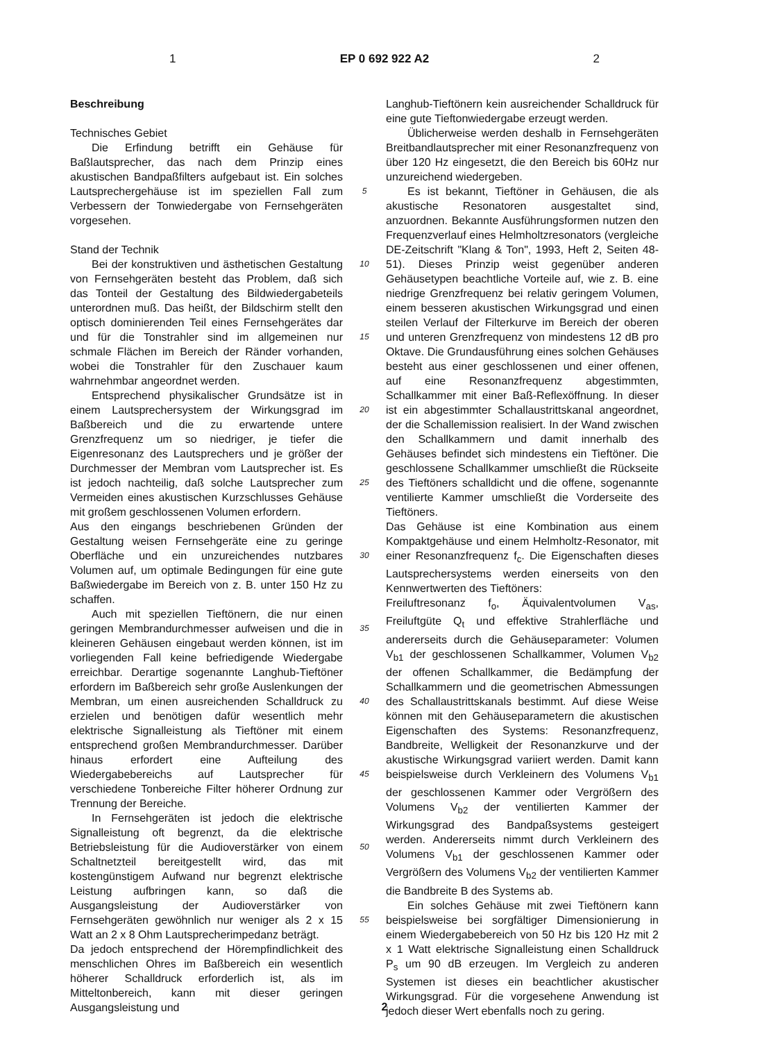1 EP 0 692 922 A2 2
Beschreibung
Technisches Gebiet
Die Erfindung betrifft ein Gehäuse für Baßlautsprecher, das nach dem Prinzip eines akustischen Bandpaßfilters aufgebaut ist. Ein solches Lautsprechergehäuse ist im speziellen Fall zum Verbessern der Tonwiedergabe von Fernsehgeräten vorgesehen.
Stand der Technik
Bei der konstruktiven und ästhetischen Gestaltung von Fernsehgeräten besteht das Problem, daß sich das Tonteil der Gestaltung des Bildwiedergabeteils unterordnen muß. Das heißt, der Bildschirm stellt den optisch dominierenden Teil eines Fernsehgerätes dar und für die Tonstrahler sind im allgemeinen nur schmale Flächen im Bereich der Ränder vorhanden, wobei die Tonstrahler für den Zuschauer kaum wahrnehmbar angeordnet werden.
Entsprechend physikalischer Grundsätze ist in einem Lautsprechersystem der Wirkungsgrad im Baßbereich und die zu erwartende untere Grenzfrequenz um so niedriger, je tiefer die Eigenresonanz des Lautsprechers und je größer der Durchmesser der Membran vom Lautsprecher ist. Es ist jedoch nachteilig, daß solche Lautsprecher zum Vermeiden eines akustischen Kurzschlusses Gehäuse mit großem geschlossenen Volumen erfordern.
Aus den eingangs beschriebenen Gründen der Gestaltung weisen Fernsehgeräte eine zu geringe Oberfläche und ein unzureichendes nutzbares Volumen auf, um optimale Bedingungen für eine gute Baßwiedergabe im Bereich von z. B. unter 150 Hz zu schaffen.
Auch mit speziellen Tieftönern, die nur einen geringen Membrandurchmesser aufweisen und die in kleineren Gehäusen eingebaut werden können, ist im vorliegenden Fall keine befriedigende Wiedergabe erreichbar. Derartige sogenannte Langhub-Tieftöner erfordern im Baßbereich sehr große Auslenkungen der Membran, um einen ausreichenden Schalldruck zu erzielen und benötigen dafür wesentlich mehr elektrische Signalleistung als Tieftöner mit einem entsprechend großen Membrandurchmesser. Darüber hinaus erfordert eine Aufteilung des Wiedergabebereichs auf Lautsprecher für verschiedene Tonbereiche Filter höherer Ordnung zur Trennung der Bereiche.
In Fernsehgeräten ist jedoch die elektrische Signalleistung oft begrenzt, da die elektrische Betriebsleistung für die Audioverstärker von einem Schaltnetzteil bereitgestellt wird, das mit kostengünstigem Aufwand nur begrenzt elektrische Leistung aufbringen kann, so daß die Ausgangsleistung der Audioverstärker von Fernsehgeräten gewöhnlich nur weniger als 2 x 15 Watt an 2 x 8 Ohm Lautsprecherimpedanz beträgt.
Da jedoch entsprechend der Hörempfindlichkeit des menschlichen Ohres im Baßbereich ein wesentlich höherer Schalldruck erforderlich ist, als im Mitteltonbereich, kann mit dieser geringen Ausgangsleistung und
5
10
15
20
25
30
35
40
45
50
55
Langhub-Tieftönern kein ausreichender Schalldruck für eine gute Tieftonwiedergabe erzeugt werden.
Üblicherweise werden deshalb in Fernsehgeräten Breitbandlautsprecher mit einer Resonanzfrequenz von über 120 Hz eingesetzt, die den Bereich bis 60Hz nur unzureichend wiedergeben.
Es ist bekannt, Tieftöner in Gehäusen, die als akustische Resonatoren ausgestaltet sind, anzuordnen. Bekannte Ausführungsformen nutzen den Frequenzverlauf eines Helmholtzresonators (vergleiche DE-Zeitschrift "Klang & Ton", 1993, Heft 2, Seiten 48-51). Dieses Prinzip weist gegenüber anderen Gehäusetypen beachtliche Vorteile auf, wie z. B. eine niedrige Grenzfrequenz bei relativ geringem Volumen, einem besseren akustischen Wirkungsgrad und einen steilen Verlauf der Filterkurve im Bereich der oberen und unteren Grenzfrequenz von mindestens 12 dB pro Oktave. Die Grundausführung eines solchen Gehäuses besteht aus einer geschlossenen und einer offenen, auf eine Resonanzfrequenz abgestimmten, Schallkammer mit einer Baß-Reflexöffnung. In dieser ist ein abgestimmter Schallaustrittskanal angeordnet, der die Schallemission realisiert. In der Wand zwischen den Schallkammern und damit innerhalb des Gehäuses befindet sich mindestens ein Tieftöner. Die geschlossene Schallkammer umschließt die Rückseite des Tieftöners schalldicht und die offene, sogenannte ventilierte Kammer umschließt die Vorderseite des Tieftöners.
Das Gehäuse ist eine Kombination aus einem Kompaktgehäuse und einem Helmholtz-Resonator, mit einer Resonanzfrequenz f<sub>c</sub>. Die Eigenschaften dieses Lautsprechersystems werden einerseits von den Kennwertwerten des Tieftöners:
Freiluftresonanz f<sub>o</sub>, Äquivalentvolumen V<sub>as</sub>, Freiluftgüte Q<sub>t</sub> und effektive Strahlerfläche und andererseits durch die Gehäuseparameter: Volumen V<sub>b1</sub> der geschlossenen Schallkammer, Volumen V<sub>b2</sub> der offenen Schallkammer, die Bedämpfung der Schallkammern und die geometrischen Abmessungen des Schallaustrittskanals bestimmt. Auf diese Weise können mit den Gehäuseparametern die akustischen Eigenschaften des Systems: Resonanzfrequenz, Bandbreite, Welligkeit der Resonanzkurve und der akustische Wirkungsgrad variiert werden. Damit kann beispielsweise durch Verkleinern des Volumens V<sub>b1</sub> der geschlossenen Kammer oder Vergrößern des Volumens V<sub>b2</sub> der ventilierten Kammer der Wirkungsgrad des Bandpaßsystems gesteigert werden. Andererseits nimmt durch Verkleinern des Volumens V<sub>b1</sub> der geschlossenen Kammer oder Vergrößern des Volumens V<sub>b2</sub> der ventilierten Kammer die Bandbreite B des Systems ab.
Ein solches Gehäuse mit zwei Tieftönern kann beispielsweise bei sorgfältiger Dimensionierung in einem Wiedergabebereich von 50 Hz bis 120 Hz mit 2 x 1 Watt elektrische Signalleistung einen Schalldruck P<sub>s</sub> um 90 dB erzeugen. Im Vergleich zu anderen Systemen ist dieses ein beachtlicher akustischer Wirkungsgrad. Für die vorgesehene Anwendung ist jedoch dieser Wert ebenfalls noch zu gering.
2